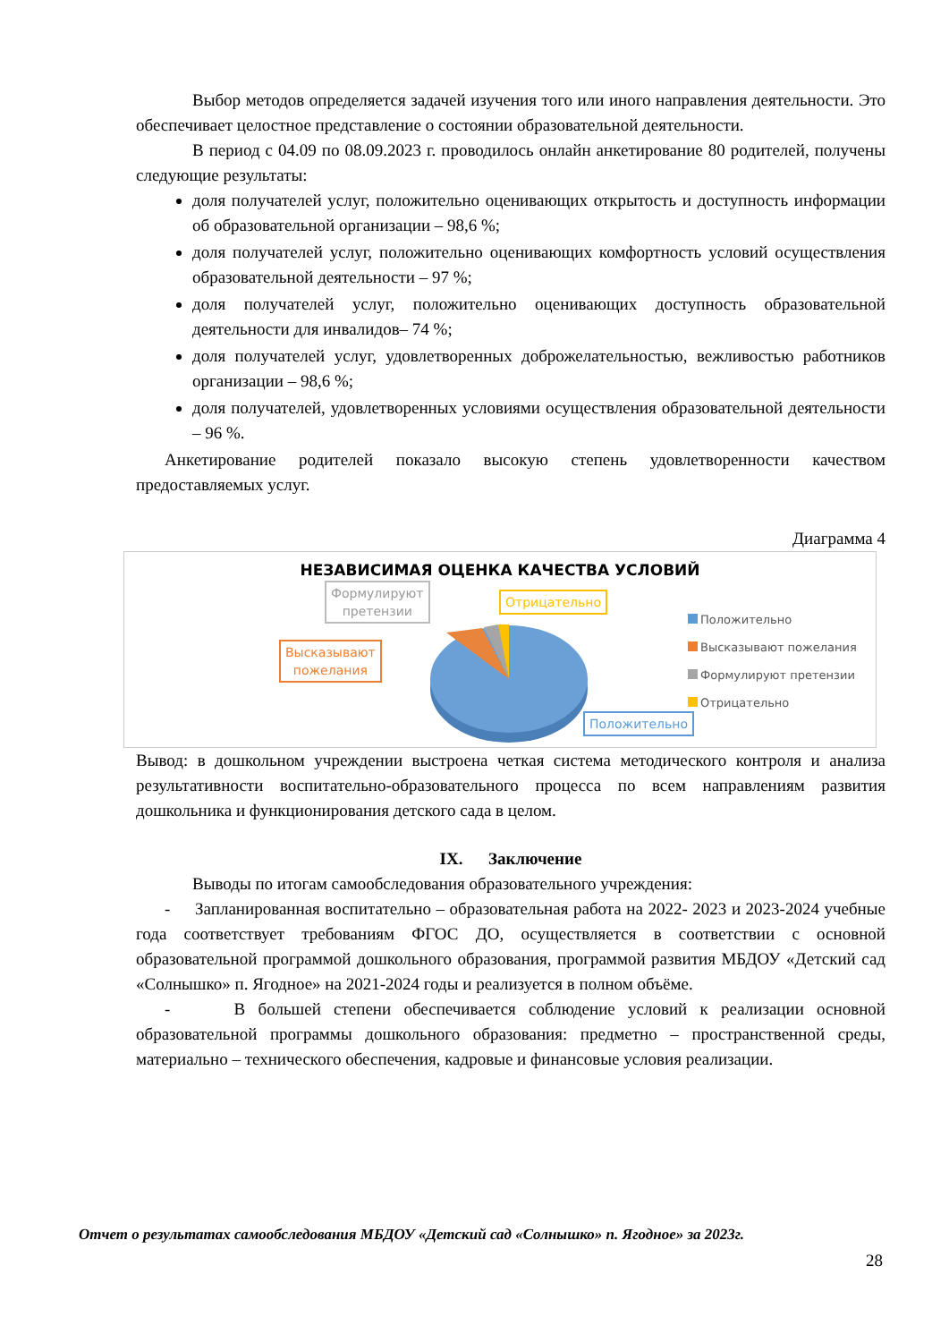Выбор методов определяется задачей изучения того или иного направления деятельности. Это обеспечивает целостное представление о состоянии образовательной деятельности.
В период с 04.09 по 08.09.2023 г. проводилось онлайн анкетирование 80 родителей, получены следующие результаты:
доля получателей услуг, положительно оценивающих открытость и доступность информации об образовательной организации – 98,6 %;
доля получателей услуг, положительно оценивающих комфортность условий осуществления образовательной деятельности – 97 %;
доля получателей услуг, положительно оценивающих доступность образовательной деятельности для инвалидов– 74 %;
доля получателей услуг, удовлетворенных доброжелательностью, вежливостью работников организации – 98,6 %;
доля получателей, удовлетворенных условиями осуществления образовательной деятельности – 96 %.
Анкетирование родителей показало высокую степень удовлетворенности качеством предоставляемых услуг.
Диаграмма 4
НЕЗАВИСИМАЯ ОЦЕНКА КАЧЕСТВА УСЛОВИЙ
Формулируют
претензии
Высказывают
пожелания
Отрицательно
Положительно
Положительно
Высказывают пожелания
Формулируют претензии
Отрицательно
Вывод: в дошкольном учреждении выстроена четкая система методического контроля и анализа результативности воспитательно-образовательного процесса по всем направлениям развития дошкольника и функционирования детского сада в целом.
IX. Заключение
Выводы по итогам самообследования образовательного учреждения:
- Запланированная воспитательно – образовательная работа на 2022- 2023 и 2023-2024 учебные года соответствует требованиям ФГОС ДО, осуществляется в соответствии с основной образовательной программой дошкольного образования, программой развития МБДОУ «Детский сад «Солнышко» п. Ягодное» на 2021-2024 годы и реализуется в полном объёме.
- В большей степени обеспечивается соблюдение условий к реализации основной образовательной программы дошкольного образования: предметно – пространственной среды, материально – технического обеспечения, кадровые и финансовые условия реализации.
Отчет о результатах самообследования МБДОУ «Детский сад «Солнышко» п. Ягодное» за 2023г.
28